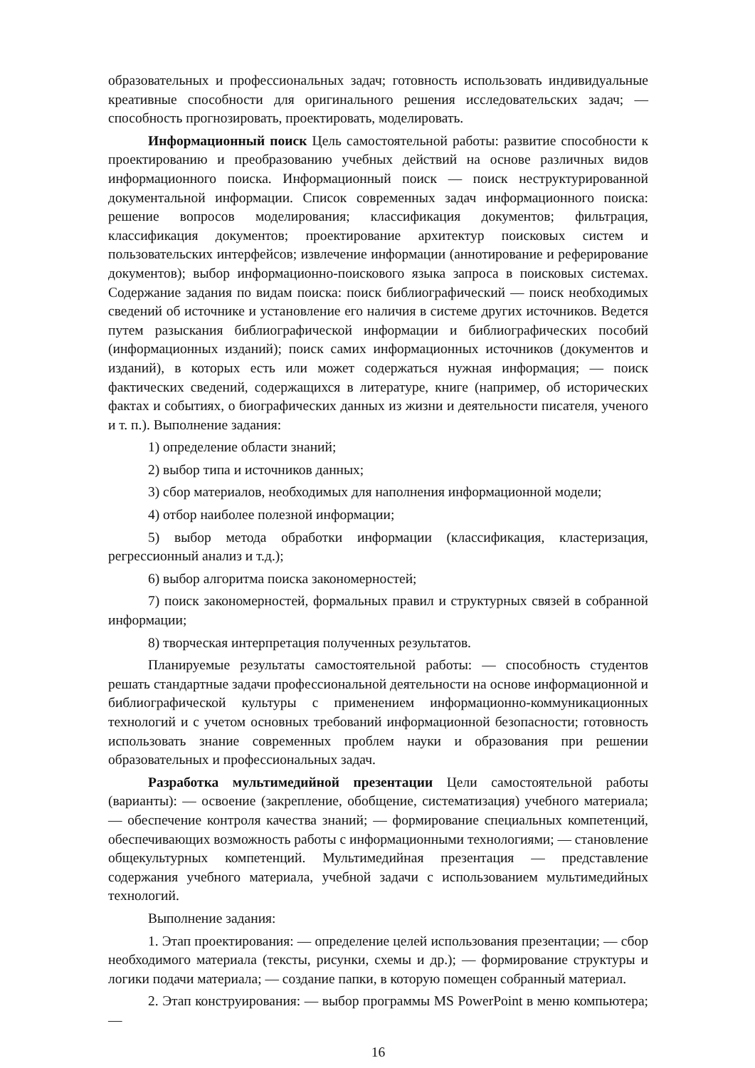образовательных и профессиональных задач; готовность использовать индивидуальные креативные способности для оригинального решения исследовательских задач; — способность прогнозировать, проектировать, моделировать.
Информационный поиск Цель самостоятельной работы: развитие способности к проектированию и преобразованию учебных действий на основе различных видов информационного поиска. Информационный поиск — поиск неструктурированной документальной информации. Список современных задач информационного поиска: решение вопросов моделирования; классификация документов; фильтрация, классификация документов; проектирование архитектур поисковых систем и пользовательских интерфейсов; извлечение информации (аннотирование и реферирование документов); выбор информационно-поискового языка запроса в поисковых системах. Содержание задания по видам поиска: поиск библиографический — поиск необходимых сведений об источнике и установление его наличия в системе других источников. Ведется путем разыскания библиографической информации и библиографических пособий (информационных изданий); поиск самих информационных источников (документов и изданий), в которых есть или может содержаться нужная информация; — поиск фактических сведений, содержащихся в литературе, книге (например, об исторических фактах и событиях, о биографических данных из жизни и деятельности писателя, ученого и т. п.). Выполнение задания:
1) определение области знаний;
2) выбор типа и источников данных;
3) сбор материалов, необходимых для наполнения информационной модели;
4) отбор наиболее полезной информации;
5) выбор метода обработки информации (классификация, кластеризация, регрессионный анализ и т.д.);
6) выбор алгоритма поиска закономерностей;
7) поиск закономерностей, формальных правил и структурных связей в собранной информации;
8) творческая интерпретация полученных результатов.
Планируемые результаты самостоятельной работы: — способность студентов решать стандартные задачи профессиональной деятельности на основе информационной и библиографической культуры с применением информационно-коммуникационных технологий и с учетом основных требований информационной безопасности; готовность использовать знание современных проблем науки и образования при решении образовательных и профессиональных задач.
Разработка мультимедийной презентации Цели самостоятельной работы (варианты): — освоение (закрепление, обобщение, систематизация) учебного материала; — обеспечение контроля качества знаний; — формирование специальных компетенций, обеспечивающих возможность работы с информационными технологиями; — становление общекультурных компетенций. Мультимедийная презентация — представление содержания учебного материала, учебной задачи с использованием мультимедийных технологий.
Выполнение задания:
1. Этап проектирования: — определение целей использования презентации; — сбор необходимого материала (тексты, рисунки, схемы и др.); — формирование структуры и логики подачи материала; — создание папки, в которую помещен собранный материал.
2. Этап конструирования: — выбор программы MS PowerPoint в меню компьютера; —
16